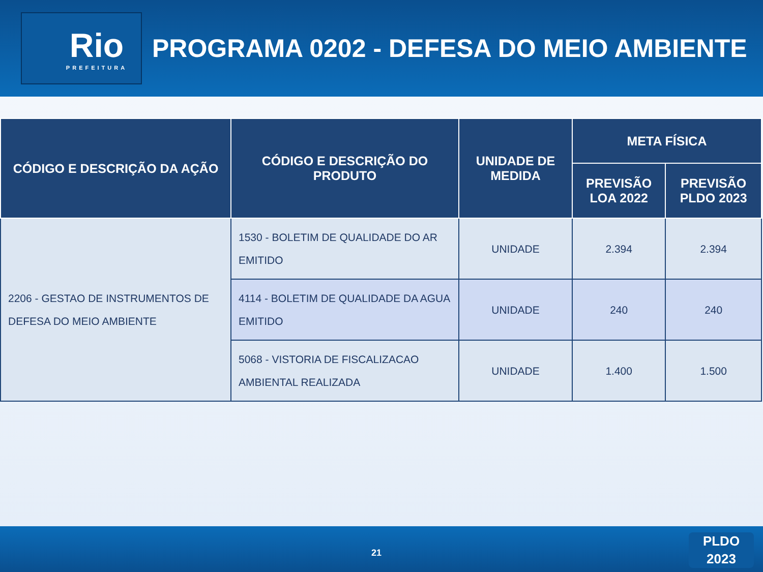Rio
PREFEITURA
PROGRAMA 0202 - DEFESA DO MEIO AMBIENTE
| CÓDIGO E DESCRIÇÃO DA AÇÃO | CÓDIGO E DESCRIÇÃO DO PRODUTO | UNIDADE DE MEDIDA | META FÍSICA | |
| --- | --- | --- | --- | --- |
| | | | PREVISÃO LOA 2022 | PREVISÃO PLDO 2023 |
| 2206 - GESTAO DE INSTRUMENTOS DE DEFESA DO MEIO AMBIENTE | 1530 - BOLETIM DE QUALIDADE DO AR EMITIDO | UNIDADE | 2.394 | 2.394 |
| | 4114 - BOLETIM DE QUALIDADE DA AGUA EMITIDO | UNIDADE | 240 | 240 |
| | 5068 - VISTORIA DE FISCALIZACAO AMBIENTAL REALIZADA | UNIDADE | 1.400 | 1.500 |
21
PLDO
2023